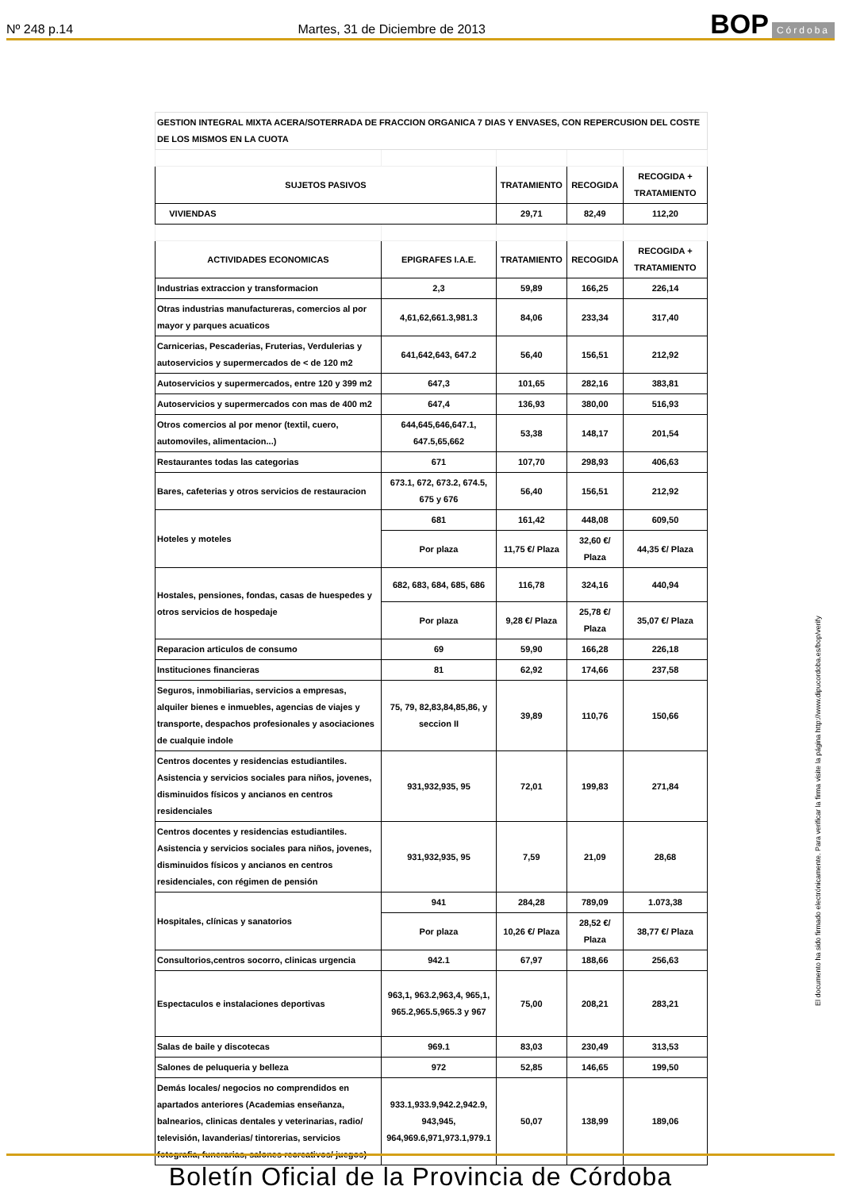Nº 248 p.14 Martes, 31 de Diciembre de 2013 BOP Córdoba
| GESTION INTEGRAL MIXTA ACERA/SOTERRADA DE FRACCION ORGANICA 7 DIAS Y ENVASES, CON REPERCUSION DEL COSTE DE LOS MISMOS EN LA CUOTA | | | | |
| SUJETOS PASIVOS | | TRATAMIENTO | RECOGIDA | RECOGIDA + TRATAMIENTO |
| VIVIENDAS | | 29,71 | 82,49 | 112,20 |
| ACTIVIDADES ECONOMICAS | EPIGRAFES I.A.E. | TRATAMIENTO | RECOGIDA | RECOGIDA + TRATAMIENTO |
| Industrias extraccion y transformacion | 2,3 | 59,89 | 166,25 | 226,14 |
| Otras industrias manufactureras, comercios al por mayor y parques acuaticos | 4,61,62,661.3,981.3 | 84,06 | 233,34 | 317,40 |
| Carnicerias, Pescaderias, Fruterias, Verdulerias y autoservicios y supermercados de < de 120 m2 | 641,642,643, 647.2 | 56,40 | 156,51 | 212,92 |
| Autoservicios y supermercados, entre 120 y 399 m2 | 647,3 | 101,65 | 282,16 | 383,81 |
| Autoservicios y supermercados con mas de 400 m2 | 647,4 | 136,93 | 380,00 | 516,93 |
| Otros comercios al por menor (textil, cuero, automoviles, alimentacion...) | 644,645,646,647.1, 647.5,65,662 | 53,38 | 148,17 | 201,54 |
| Restaurantes todas las categorias | 671 | 107,70 | 298,93 | 406,63 |
| Bares, cafeterias y otros servicios de restauracion | 673.1, 672, 673.2, 674.5, 675 y 676 | 56,40 | 156,51 | 212,92 |
| Hoteles y moteles | 681 | 161,42 | 448,08 | 609,50 |
| | Por plaza | 11,75 €/ Plaza | 32,60 €/ Plaza | 44,35 €/ Plaza |
| Hostales, pensiones, fondas, casas de huespedes y otros servicios de hospedaje | 682, 683, 684, 685, 686 | 116,78 | 324,16 | 440,94 |
| | Por plaza | 9,28 €/ Plaza | 25,78 €/ Plaza | 35,07 €/ Plaza |
| Reparacion articulos de consumo | 69 | 59,90 | 166,28 | 226,18 |
| Instituciones financieras | 81 | 62,92 | 174,66 | 237,58 |
| Seguros, inmobiliarias, servicios a empresas, alquiler bienes e inmuebles, agencias de viajes y transporte, despachos profesionales y asociaciones de cualquie indole | 75, 79, 82,83,84,85,86, y seccion II | 39,89 | 110,76 | 150,66 |
| Centros docentes y residencias estudiantiles. Asistencia y servicios sociales para niños, jovenes, disminuidos físicos y ancianos en centros residenciales | 931,932,935, 95 | 72,01 | 199,83 | 271,84 |
| Centros docentes y residencias estudiantiles. Asistencia y servicios sociales para niños, jovenes, disminuidos físicos y ancianos en centros residenciales, con régimen de pensión | 931,932,935, 95 | 7,59 | 21,09 | 28,68 |
| Hospitales, clínicas y sanatorios | 941 | 284,28 | 789,09 | 1.073,38 |
| | Por plaza | 10,26 €/ Plaza | 28,52 €/ Plaza | 38,77 €/ Plaza |
| Consultorios,centros socorro, clinicas urgencia | 942.1 | 67,97 | 188,66 | 256,63 |
| Espectaculos e instalaciones deportivas | 963,1, 963.2,963,4, 965,1, 965.2,965.5,965.3 y 967 | 75,00 | 208,21 | 283,21 |
| Salas de baile y discotecas | 969.1 | 83,03 | 230,49 | 313,53 |
| Salones de peluqueria y belleza | 972 | 52,85 | 146,65 | 199,50 |
| Demás locales/ negocios no comprendidos en apartados anteriores (Academias enseñanza, balnearios, clinicas dentales y veterinarias, radio/ televisión, lavanderias/ tintorerias, servicios fotografia, funerarias, salones recreativos/ juegos) | 933.1,933.9,942.2,942.9, 943,945, 964,969.6,971,973.1,979.1 | 50,07 | 138,99 | 189,06 |
El documento ha sido firmado electrónicamente. Para verificar la firma visite la página http://www.dipucordoba.es/bop/verify
Boletín Oficial de la Provincia de Córdoba